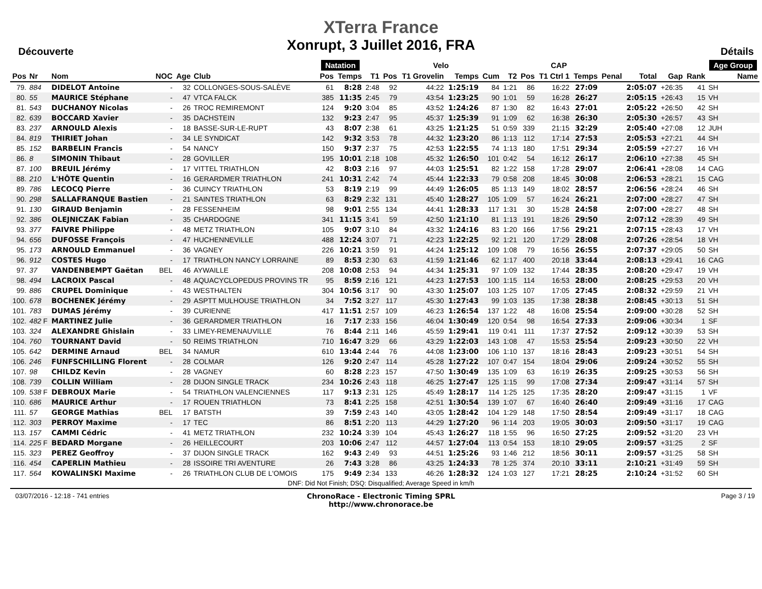XTerra France
Xonrupt, 3 Juillet 2016, FRA
Découverte Détails
| | | | | | | | Natation | | | Velo | | | | | CAP | | | | | | | Age Group |
| --- | --- | --- | --- | --- | --- | --- | --- | --- | --- | --- | --- | --- | --- | --- | --- | --- | --- | --- | --- | --- | --- | --- |
| Pos | Nr | Nom | NOC | Age | Club | | Pos | Temps | T1 | Pos | T1 Grovelin | Temps | Cum | T2 | Pos | T1 Ctrl 1 | Temps | Penal | Total | Gap | Rank | Name |
| 79. | 884 | DIDELOT Antoine | - | 32 | COLLONGES-SOUS-SALÈVE | | 61 | 8:28 | 2:48 | 92 | 44:22 | 1:25:19 | 84 | 1:21 | 86 | 16:22 | 27:09 | | 2:05:07 | +26:35 | 41 | SH |
| 80. | 55 | MAURICE Stéphane | - | 47 | VTCA FALCK | | 385 | 11:35 | 2:45 | 79 | 43:54 | 1:23:25 | 90 | 1:01 | 59 | 16:28 | 26:27 | | 2:05:15 | +26:43 | 15 | VH |
| 81. | 543 | DUCHANOY Nicolas | - | 26 | TROC REMIREMONT | | 124 | 9:20 | 3:04 | 85 | 43:52 | 1:24:26 | 87 | 1:30 | 82 | 16:43 | 27:01 | | 2:05:22 | +26:50 | 42 | SH |
| 82. | 639 | BOCCARD Xavier | - | 35 | DACHSTEIN | | 132 | 9:23 | 2:47 | 95 | 45:37 | 1:25:39 | 91 | 1:09 | 62 | 16:38 | 26:30 | | 2:05:30 | +26:57 | 43 | SH |
| 83. | 237 | ARNOULD Alexis | - | 18 | BASSE-SUR-LE-RUPT | | 43 | 8:07 | 2:38 | 61 | 43:25 | 1:21:25 | 51 | 0:59 | 339 | 21:15 | 32:29 | | 2:05:40 | +27:08 | 12 | JUH |
| 84. | 819 | THIRIET Johan | - | 34 | LE SYNDICAT | | 142 | 9:32 | 3:53 | 78 | 44:32 | 1:23:20 | 86 | 1:13 | 112 | 17:14 | 27:53 | | 2:05:53 | +27:21 | 44 | SH |
| 85. | 152 | BARBELIN Francis | - | 54 | NANCY | | 150 | 9:37 | 2:37 | 75 | 42:53 | 1:22:55 | 74 | 1:13 | 180 | 17:51 | 29:34 | | 2:05:59 | +27:27 | 16 | VH |
| 86. | 8 | SIMONIN Thibaut | - | 28 | GOVILLER | | 195 | 10:01 | 2:18 | 108 | 45:32 | 1:26:50 | 101 | 0:42 | 54 | 16:12 | 26:17 | | 2:06:10 | +27:38 | 45 | SH |
| 87. | 100 | BREUIL Jérémy | - | 17 | VITTEL TRIATHLON | | 42 | 8:03 | 2:16 | 97 | 44:03 | 1:25:51 | 82 | 1:22 | 158 | 17:28 | 29:07 | | 2:06:41 | +28:08 | 14 | CAG |
| 88. | 210 | L'HÔTE Quentin | - | 16 | GERARDMER TRIATHLON | | 241 | 10:31 | 2:42 | 74 | 45:44 | 1:22:33 | 79 | 0:58 | 208 | 18:45 | 30:08 | | 2:06:53 | +28:21 | 15 | CAG |
| 89. | 786 | LECOCQ Pierre | - | 36 | CUINCY TRIATHLON | | 53 | 8:19 | 2:19 | 99 | 44:49 | 1:26:05 | 85 | 1:13 | 149 | 18:02 | 28:57 | | 2:06:56 | +28:24 | 46 | SH |
| 90. | 298 | SALLAFRANQUE Bastien | - | 21 | SAINTES TRIATHLON | | 63 | 8:29 | 2:32 | 131 | 45:40 | 1:28:27 | 105 | 1:09 | 57 | 16:24 | 26:21 | | 2:07:00 | +28:27 | 47 | SH |
| 91. | 130 | GIRAUD Benjamin | - | 28 | FESSENHEIM | | 98 | 9:01 | 2:55 | 134 | 44:41 | 1:28:33 | 117 | 1:31 | 30 | 15:28 | 24:58 | | 2:07:00 | +28:27 | 48 | SH |
| 92. | 386 | OLEJNICZAK Fabian | - | 35 | CHARDOGNE | | 341 | 11:15 | 3:41 | 59 | 42:50 | 1:21:10 | 81 | 1:13 | 191 | 18:26 | 29:50 | | 2:07:12 | +28:39 | 49 | SH |
| 93. | 377 | FAIVRE Philippe | - | 48 | METZ TRIATHLON | | 105 | 9:07 | 3:10 | 84 | 43:32 | 1:24:16 | 83 | 1:20 | 166 | 17:56 | 29:21 | | 2:07:15 | +28:43 | 17 | VH |
| 94. | 656 | DUFOSSE François | - | 47 | HUCHENNEVILLE | | 488 | 12:24 | 3:07 | 71 | 42:23 | 1:22:25 | 92 | 1:21 | 120 | 17:29 | 28:08 | | 2:07:26 | +28:54 | 18 | VH |
| 95. | 173 | ARNOULD Emmanuel | - | 36 | VAGNEY | | 226 | 10:21 | 3:59 | 91 | 44:24 | 1:25:12 | 109 | 1:08 | 79 | 16:56 | 26:55 | | 2:07:37 | +29:05 | 50 | SH |
| 96. | 912 | COSTES Hugo | - | 17 | TRIATHLON NANCY LORRAINE | | 89 | 8:53 | 2:30 | 63 | 41:59 | 1:21:46 | 62 | 1:17 | 400 | 20:18 | 33:44 | | 2:08:13 | +29:41 | 16 | CAG |
| 97. | 37 | VANDENBEMPT Gaëtan | BEL | 46 | AYWAILLE | | 208 | 10:08 | 2:53 | 94 | 44:34 | 1:25:31 | 97 | 1:09 | 132 | 17:44 | 28:35 | | 2:08:20 | +29:47 | 19 | VH |
| 98. | 494 | LACROIX Pascal | - | 48 | AQUACYCLOPEDUS PROVINS TR | | 95 | 8:59 | 2:16 | 121 | 44:23 | 1:27:53 | 100 | 1:15 | 114 | 16:53 | 28:00 | | 2:08:25 | +29:53 | 20 | VH |
| 99. | 886 | CRUPEL Dominique | - | 43 | WESTHALTEN | | 304 | 10:56 | 3:17 | 90 | 43:30 | 1:25:07 | 103 | 1:25 | 107 | 17:05 | 27:45 | | 2:08:32 | +29:59 | 21 | VH |
| 100. | 678 | BOCHENEK Jérémy | - | 29 | ASPTT MULHOUSE TRIATHLON | | 34 | 7:52 | 3:27 | 117 | 45:30 | 1:27:43 | 99 | 1:03 | 135 | 17:38 | 28:38 | | 2:08:45 | +30:13 | 51 | SH |
| 101. | 783 | DUMAS Jérémy | - | 39 | CURIENNE | | 417 | 11:51 | 2:57 | 109 | 46:23 | 1:26:54 | 137 | 1:22 | 48 | 16:08 | 25:54 | | 2:09:00 | +30:28 | 52 | SH |
| 102. | 482 F | MARTINEZ Julie | - | 36 | GERARDMER TRIATHLON | | 16 | 7:17 | 2:33 | 156 | 46:04 | 1:30:49 | 120 | 0:54 | 98 | 16:54 | 27:33 | | 2:09:06 | +30:34 | 1 | SF |
| 103. | 324 | ALEXANDRE Ghislain | - | 33 | LIMEY-REMENAUVILLE | | 76 | 8:44 | 2:11 | 146 | 45:59 | 1:29:41 | 119 | 0:41 | 111 | 17:37 | 27:52 | | 2:09:12 | +30:39 | 53 | SH |
| 104. | 760 | TOURNANT David | - | 50 | REIMS TRIATHLON | | 710 | 16:47 | 3:29 | 66 | 43:29 | 1:22:03 | 143 | 1:08 | 47 | 15:53 | 25:54 | | 2:09:23 | +30:50 | 22 | VH |
| 105. | 642 | DERMINE Arnaud | BEL | 34 | NAMUR | | 610 | 13:44 | 2:44 | 76 | 44:08 | 1:23:00 | 106 | 1:10 | 137 | 18:16 | 28:43 | | 2:09:23 | +30:51 | 54 | SH |
| 106. | 246 | FUNFSCHILLING Florent | - | 28 | COLMAR | | 126 | 9:20 | 2:47 | 114 | 45:28 | 1:27:22 | 107 | 0:47 | 154 | 18:04 | 29:06 | | 2:09:24 | +30:52 | 55 | SH |
| 107. | 98 | CHILDZ Kevin | - | 28 | VAGNEY | | 60 | 8:28 | 2:23 | 157 | 47:50 | 1:30:49 | 135 | 1:09 | 63 | 16:19 | 26:35 | | 2:09:25 | +30:53 | 56 | SH |
| 108. | 739 | COLLIN William | - | 28 | DIJON SINGLE TRACK | | 234 | 10:26 | 2:43 | 118 | 46:25 | 1:27:47 | 125 | 1:15 | 99 | 17:08 | 27:34 | | 2:09:47 | +31:14 | 57 | SH |
| 109. | 538 F | DEBROUX Marie | - | 54 | TRIATHLON VALENCIENNES | | 117 | 9:13 | 2:31 | 125 | 45:49 | 1:28:17 | 114 | 1:25 | 125 | 17:35 | 28:20 | | 2:09:47 | +31:15 | 1 | VF |
| 110. | 686 | MAURICE Arthur | - | 17 | ROUEN TRIATHLON | | 73 | 8:41 | 2:25 | 158 | 42:51 | 1:30:54 | 139 | 1:07 | 67 | 16:40 | 26:40 | | 2:09:49 | +31:16 | 17 | CAG |
| 111. | 57 | GEORGE Mathias | BEL | 17 | BATSTH | | 39 | 7:59 | 2:43 | 140 | 43:05 | 1:28:42 | 104 | 1:29 | 148 | 17:50 | 28:54 | | 2:09:49 | +31:17 | 18 | CAG |
| 112. | 303 | PERROY Maxime | - | 17 | TEC | | 86 | 8:51 | 2:20 | 113 | 44:29 | 1:27:20 | 96 | 1:14 | 203 | 19:05 | 30:03 | | 2:09:50 | +31:17 | 19 | CAG |
| 113. | 157 | CAMMI Cédric | - | 41 | METZ TRIATHLON | | 232 | 10:24 | 3:39 | 104 | 45:43 | 1:26:27 | 118 | 1:55 | 96 | 16:50 | 27:25 | | 2:09:52 | +31:20 | 23 | VH |
| 114. | 225 F | BEDARD Morgane | - | 26 | HEILLECOURT | | 203 | 10:06 | 2:47 | 112 | 44:57 | 1:27:04 | 113 | 0:54 | 153 | 18:10 | 29:05 | | 2:09:57 | +31:25 | 2 | SF |
| 115. | 323 | PEREZ Geoffroy | - | 37 | DIJON SINGLE TRACK | | 162 | 9:43 | 2:49 | 93 | 44:51 | 1:25:26 | 93 | 1:46 | 212 | 18:56 | 30:11 | | 2:09:57 | +31:25 | 58 | SH |
| 116. | 454 | CAPERLIN Mathieu | - | 28 | ISSOIRE TRI AVENTURE | | 26 | 7:43 | 3:28 | 86 | 43:25 | 1:24:33 | 78 | 1:25 | 374 | 20:10 | 33:11 | | 2:10:21 | +31:49 | 59 | SH |
| 117. | 564 | KOWALINSKI Maxime | - | 26 | TRIATHLON CLUB DE L'OMOIS | | 175 | 9:49 | 2:34 | 133 | 46:26 | 1:28:32 | 124 | 1:03 | 127 | 17:21 | 28:25 | | 2:10:24 | +31:52 | 60 | SH |
DNF: Did Not Finish; DSQ: Disqualified; Average Speed in km/h
03/07/2016 - 12:18 - 741 entries ChronoRace - Electronic Timing SPRL
http://www.chronorace.be
Page 3 / 19